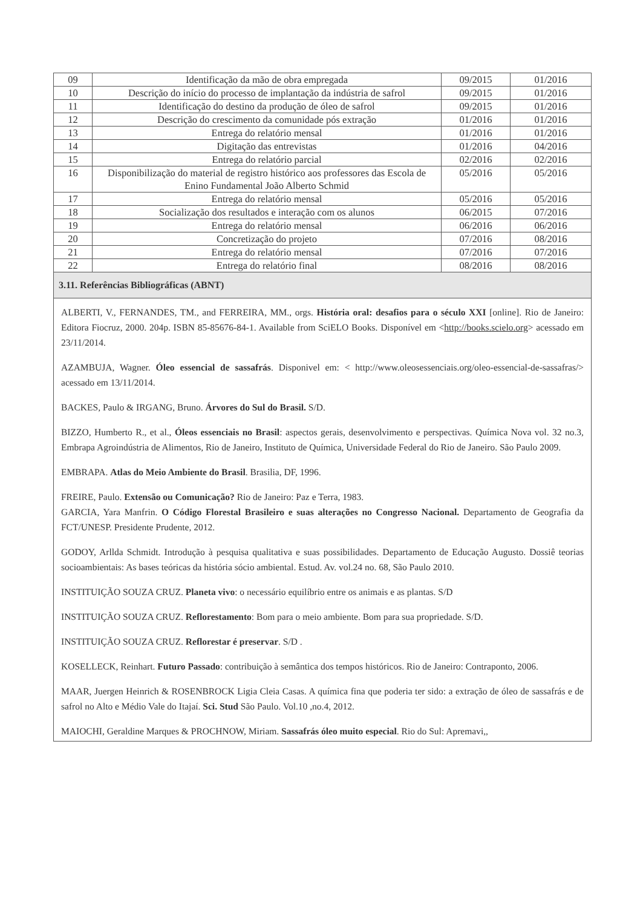| 09 | Identificação da mão de obra empregada | 09/2015 | 01/2016 |
| 10 | Descrição do início do processo de implantação da indústria de safrol | 09/2015 | 01/2016 |
| 11 | Identificação do destino da produção de óleo de safrol | 09/2015 | 01/2016 |
| 12 | Descrição do crescimento da comunidade pós extração | 01/2016 | 01/2016 |
| 13 | Entrega do relatório mensal | 01/2016 | 01/2016 |
| 14 | Digitação das entrevistas | 01/2016 | 04/2016 |
| 15 | Entrega do relatório parcial | 02/2016 | 02/2016 |
| 16 | Disponibilização do material de registro histórico aos professores das Escola de Enino Fundamental João Alberto Schmid | 05/2016 | 05/2016 |
| 17 | Entrega do relatório mensal | 05/2016 | 05/2016 |
| 18 | Socialização dos resultados e interação com os alunos | 06/2015 | 07/2016 |
| 19 | Entrega do relatório mensal | 06/2016 | 06/2016 |
| 20 | Concretização do projeto | 07/2016 | 08/2016 |
| 21 | Entrega do relatório mensal | 07/2016 | 07/2016 |
| 22 | Entrega do relatório final | 08/2016 | 08/2016 |
3.11. Referências Bibliográficas (ABNT)
ALBERTI, V., FERNANDES, TM., and FERREIRA, MM., orgs. História oral: desafios para o século XXI [online]. Rio de Janeiro: Editora Fiocruz, 2000. 204p. ISBN 85-85676-84-1. Available from SciELO Books. Disponível em <http://books.scielo.org> acessado em 23/11/2014.
AZAMBUJA, Wagner. Óleo essencial de sassafrás. Disponivel em: < http://www.oleosessenciais.org/oleo-essencial-de-sassafras/> acessado em 13/11/2014.
BACKES, Paulo & IRGANG, Bruno. Árvores do Sul do Brasil. S/D.
BIZZO, Humberto R., et al., Óleos essenciais no Brasil: aspectos gerais, desenvolvimento e perspectivas. Química Nova vol. 32 no.3, Embrapa Agroindústria de Alimentos, Rio de Janeiro, Instituto de Química, Universidade Federal do Rio de Janeiro. São Paulo 2009.
EMBRAPA. Atlas do Meio Ambiente do Brasil. Brasilia, DF, 1996.
FREIRE, Paulo. Extensão ou Comunicação? Rio de Janeiro: Paz e Terra, 1983.
GARCIA, Yara Manfrin. O Código Florestal Brasileiro e suas alterações no Congresso Nacional. Departamento de Geografia da FCT/UNESP. Presidente Prudente, 2012.
GODOY, Arllda Schmidt. Introdução à pesquisa qualitativa e suas possibilidades. Departamento de Educação Augusto. Dossiê teorias socioambientais: As bases teóricas da história sócio ambiental. Estud. Av. vol.24 no. 68, São Paulo 2010.
INSTITUIÇÃO SOUZA CRUZ. Planeta vivo: o necessário equilíbrio entre os animais e as plantas. S/D
INSTITUIÇÃO SOUZA CRUZ. Reflorestamento: Bom para o meio ambiente. Bom para sua propriedade. S/D.
INSTITUIÇÃO SOUZA CRUZ. Reflorestar é preservar. S/D .
KOSELLECK, Reinhart. Futuro Passado: contribuição à semântica dos tempos históricos. Rio de Janeiro: Contraponto, 2006.
MAAR, Juergen Heinrich & ROSENBROCK Ligia Cleia Casas. A química fina que poderia ter sido: a extração de óleo de sassafrás e de safrol no Alto e Médio Vale do Itajaí. Sci. Stud São Paulo. Vol.10 ,no.4, 2012.
MAIOCHI, Geraldine Marques & PROCHNOW, Miriam. Sassafrás óleo muito especial. Rio do Sul: Apremavi,,